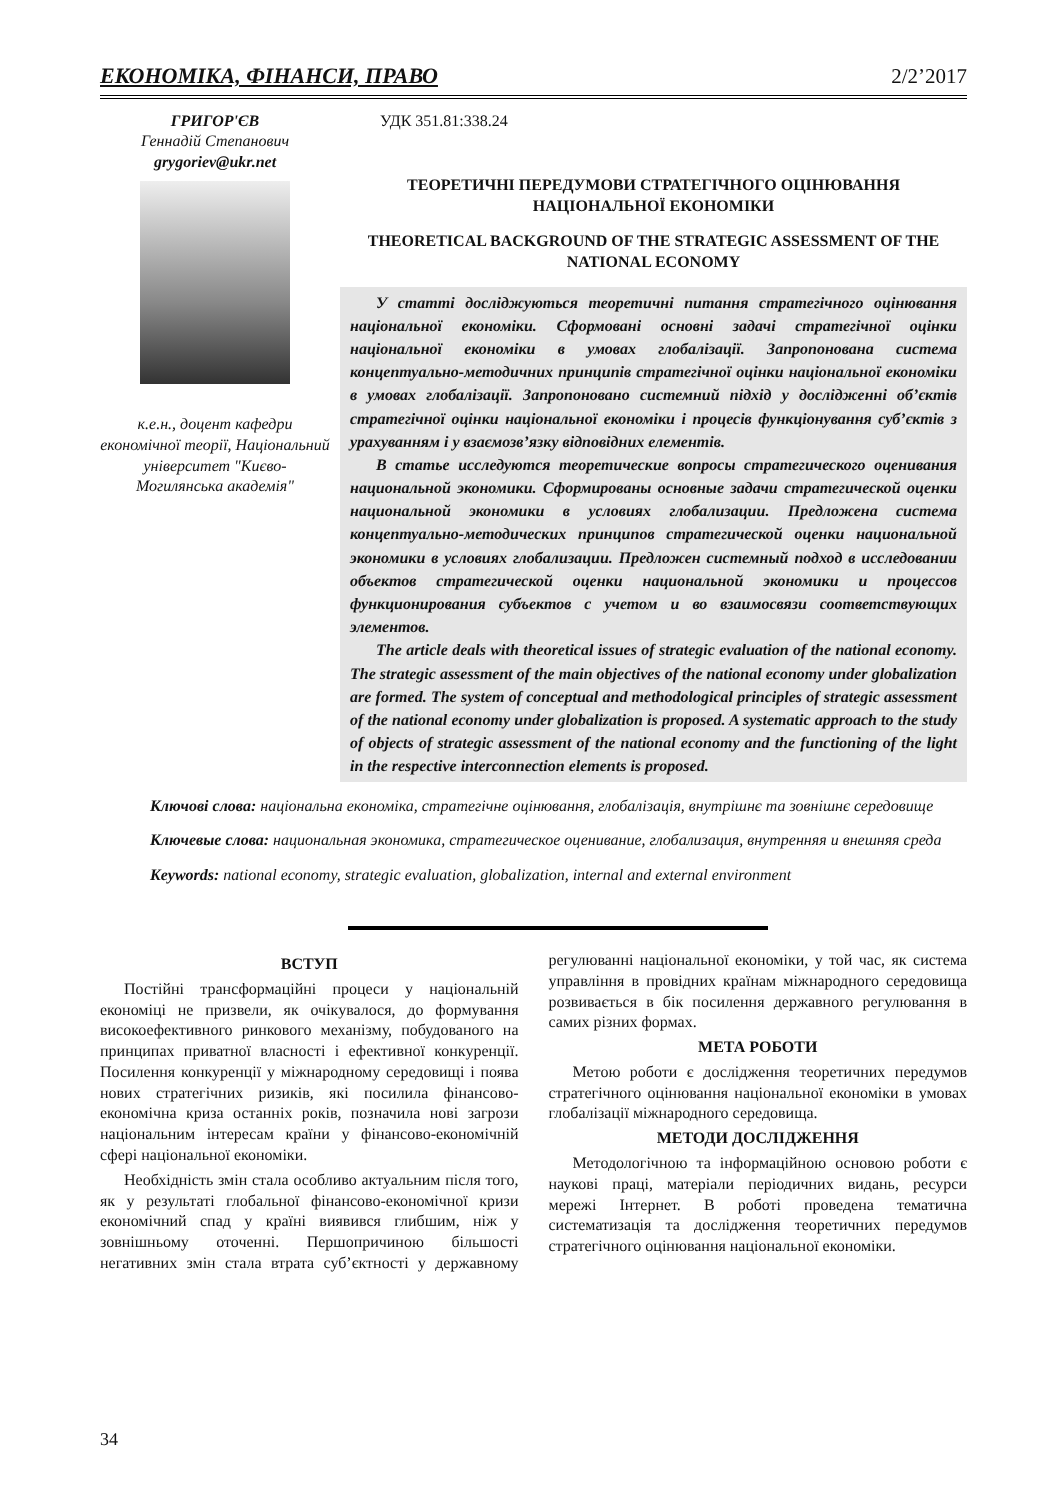ЕКОНОМІКА, ФІНАНСИ, ПРАВО 2/2’2017
ГРИГОР'ЄВ
Геннадій Степанович
grygoriev@ukr.net
к.е.н., доцент кафедри економічної теорії, Національний університет "Києво-Могилянська академія"
УДК 351.81:338.24
ТЕОРЕТИЧНІ ПЕРЕДУМОВИ СТРАТЕГІЧНОГО ОЦІНЮВАННЯ НАЦІОНАЛЬНОЇ ЕКОНОМІКИ
THEORETICAL BACKGROUND OF THE STRATEGIC ASSESSMENT OF THE NATIONAL ECONOMY
У статті досліджуються теоретичні питання стратегічного оцінювання національної економіки. Сформовані основні задачі стратегічної оцінки національної економіки в умовах глобалізації. Запропонована система концептуально-методичних принципів стратегічної оцінки національної економіки в умовах глобалізації. Запропоновано системний підхід у дослідженні об’єктів стратегічної оцінки національної економіки і процесів функціонування суб’єктів з урахуванням і у взаємозв’язку відповідних елементів.
В статье исследуются теоретические вопросы стратегического оценивания национальной экономики. Сформированы основные задачи стратегической оценки национальной экономики в условиях глобализации. Предложена система концептуально-методических принципов стратегической оценки национальной экономики в условиях глобализации. Предложен системный подход в исследовании объектов стратегической оценки национальной экономики и процессов функционирования субъектов с учетом и во взаимосвязи соответствующих элементов.
The article deals with theoretical issues of strategic evaluation of the national economy. The strategic assessment of the main objectives of the national economy under globalization are formed. The system of conceptual and methodological principles of strategic assessment of the national economy under globalization is proposed. A systematic approach to the study of objects of strategic assessment of the national economy and the functioning of the light in the respective interconnection elements is proposed.
Ключові слова: національна економіка, стратегічне оцінювання, глобалізація, внутрішнє та зовнішнє середовище
Ключевые слова: национальная экономика, стратегическое оценивание, глобализация, внутренняя и внешняя среда
Keywords: national economy, strategic evaluation, globalization, internal and external environment
ВСТУП
Постійні трансформаційні процеси у національній економіці не призвели, як очікувалося, до формування високоефективного ринкового механізму, побудованого на принципах приватної власності і ефективної конкуренції. Посилення конкуренції у міжнародному середовищі і поява нових стратегічних ризиків, які посилила фінансово-економічна криза останніх років, позначила нові загрози національним інтересам країни у фінансово-економічній сфері національної економіки.
Необхідність змін стала особливо актуальним після того, як у результаті глобальної фінансово-економічної кризи економічний спад у країні виявився глибшим, ніж у зовнішньому оточенні. Першопричиною більшості негативних змін стала втрата суб’єктності у державному регулюванні національної економіки, у той час, як система управління в провідних країнам міжнародного середовища розвивається в бік посилення державного регулювання в самих різних формах.
МЕТА РОБОТИ
Метою роботи є дослідження теоретичних передумов стратегічного оцінювання національної економіки в умовах глобалізації міжнародного середовища.
МЕТОДИ ДОСЛІДЖЕННЯ
Методологічною та інформаційною основою роботи є наукові праці, матеріали періодичних видань, ресурси мережі Інтернет. В роботі проведена тематична систематизація та дослідження теоретичних передумов стратегічного оцінювання національної економіки.
34